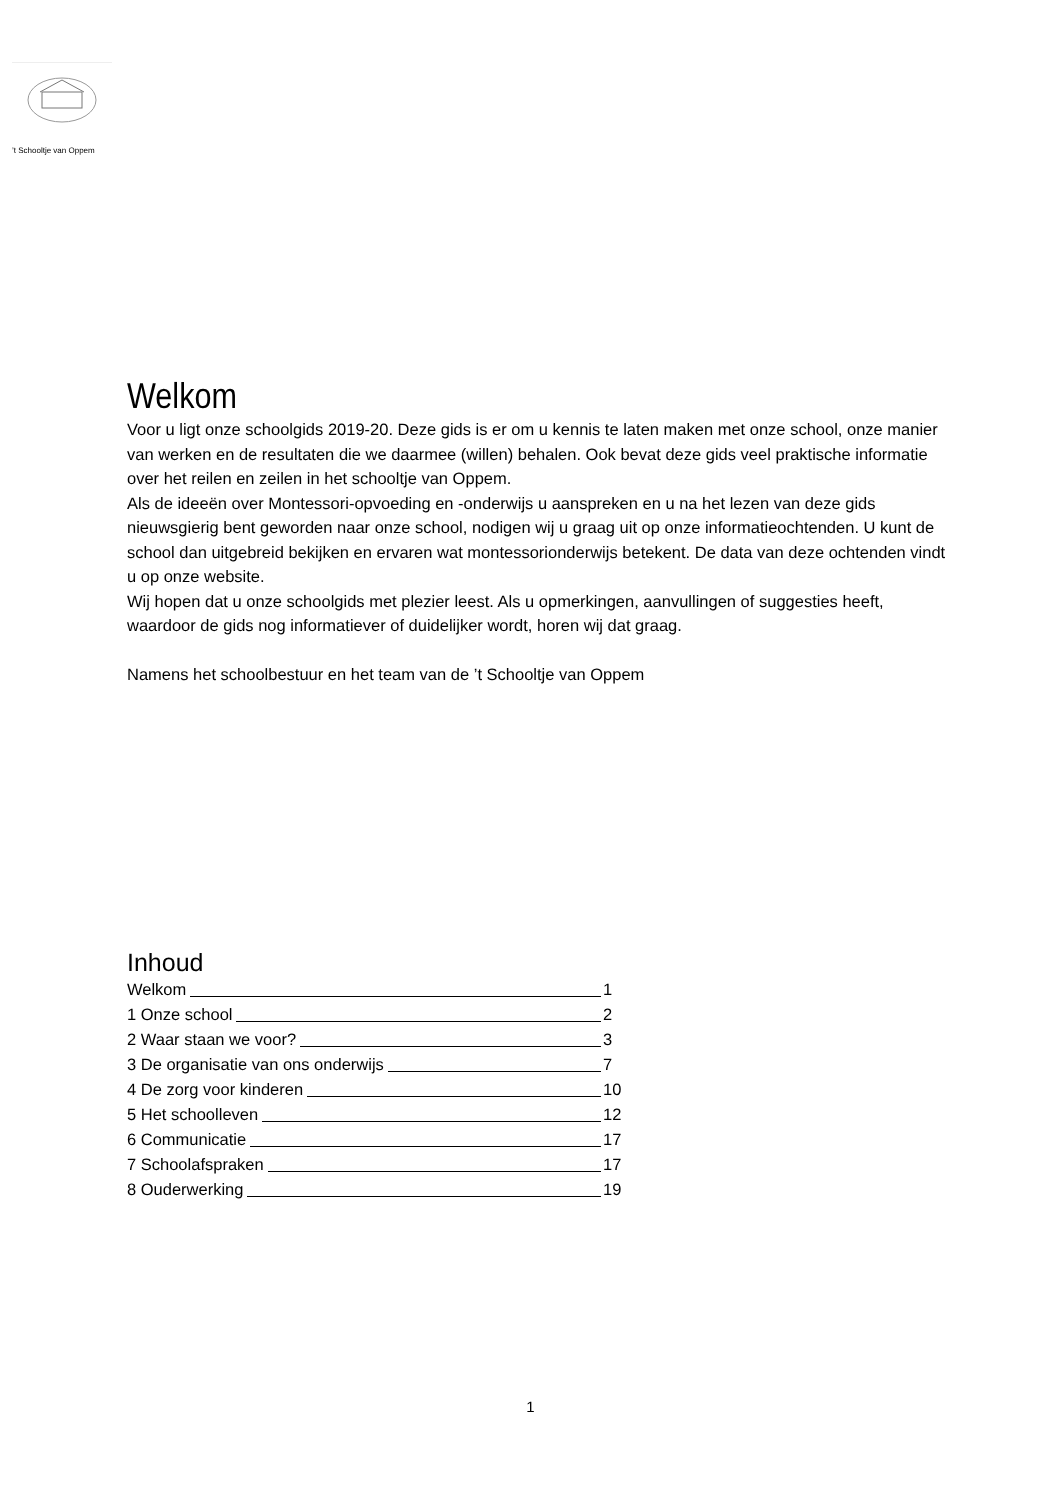’t Schooltje van Oppem
Welkom
Voor u ligt onze schoolgids 2019-20. Deze gids is er om u kennis te laten maken met onze school, onze manier van werken en de resultaten die we daarmee (willen) behalen. Ook bevat deze gids veel praktische informatie over het reilen en zeilen in het schooltje van Oppem.
Als de ideeën over Montessori-opvoeding en -onderwijs u aanspreken en u na het lezen van deze gids nieuwsgierig bent geworden naar onze school, nodigen wij u graag uit op onze informatieochtenden. U kunt de school dan uitgebreid bekijken en ervaren wat montessorionderwijs betekent. De data van deze ochtenden vindt u op onze website.
Wij hopen dat u onze schoolgids met plezier leest. Als u opmerkingen, aanvullingen of suggesties heeft, waardoor de gids nog informatiever of duidelijker wordt, horen wij dat graag.
Namens het schoolbestuur en het team van de ’t Schooltje van Oppem
Inhoud
Welkom 1
1 Onze school 2
2 Waar staan we voor? 3
3 De organisatie van ons onderwijs 7
4 De zorg voor kinderen 10
5 Het schoolleven 12
6 Communicatie 17
7 Schoolafspraken 17
8 Ouderwerking 19
1